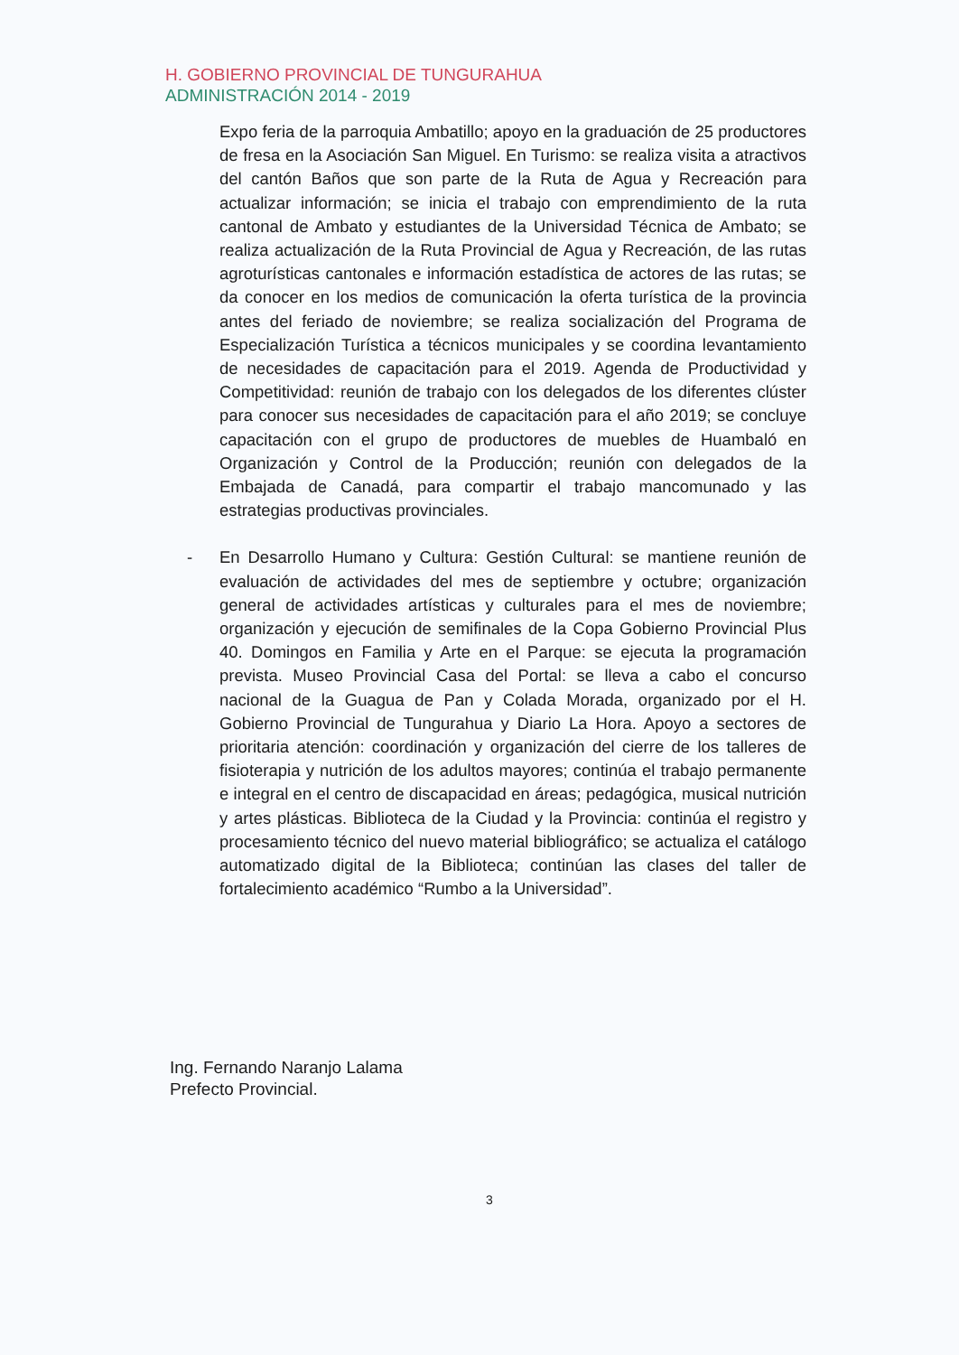H. GOBIERNO PROVINCIAL DE TUNGURAHUA
ADMINISTRACIÓN 2014 - 2019
Expo feria de la parroquia Ambatillo; apoyo en la graduación de 25 productores de fresa en la Asociación San Miguel. En Turismo: se realiza visita a atractivos del cantón Baños que son parte de la Ruta de Agua y Recreación para actualizar información; se inicia el trabajo con emprendimiento de la ruta cantonal de Ambato y estudiantes de la Universidad Técnica de Ambato; se realiza actualización de la Ruta Provincial de Agua y Recreación, de las rutas agroturísticas cantonales e información estadística de actores de las rutas; se da conocer en los medios de comunicación la oferta turística de la provincia antes del feriado de noviembre; se realiza socialización del Programa de Especialización Turística a técnicos municipales y se coordina levantamiento de necesidades de capacitación para el 2019. Agenda de Productividad y Competitividad: reunión de trabajo con los delegados de los diferentes clúster para conocer sus necesidades de capacitación para el año 2019; se concluye capacitación con el grupo de productores de muebles de Huambaló en Organización y Control de la Producción; reunión con delegados de la Embajada de Canadá, para compartir el trabajo mancomunado y las estrategias productivas provinciales.
- En Desarrollo Humano y Cultura: Gestión Cultural: se mantiene reunión de evaluación de actividades del mes de septiembre y octubre; organización general de actividades artísticas y culturales para el mes de noviembre; organización y ejecución de semifinales de la Copa Gobierno Provincial Plus 40. Domingos en Familia y Arte en el Parque: se ejecuta la programación prevista. Museo Provincial Casa del Portal: se lleva a cabo el concurso nacional de la Guagua de Pan y Colada Morada, organizado por el H. Gobierno Provincial de Tungurahua y Diario La Hora. Apoyo a sectores de prioritaria atención: coordinación y organización del cierre de los talleres de fisioterapia y nutrición de los adultos mayores; continúa el trabajo permanente e integral en el centro de discapacidad en áreas; pedagógica, musical nutrición y artes plásticas. Biblioteca de la Ciudad y la Provincia: continúa el registro y procesamiento técnico del nuevo material bibliográfico; se actualiza el catálogo automatizado digital de la Biblioteca; continúan las clases del taller de fortalecimiento académico “Rumbo a la Universidad”.
Ing. Fernando Naranjo Lalama
Prefecto Provincial.
3